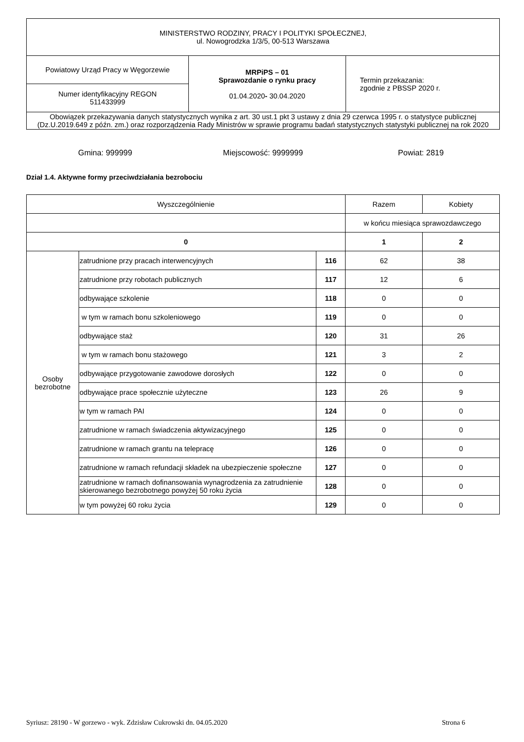| MINISTERSTWO RODZINY, PRACY I POLITYKI SPOŁECZNEJ, ul. Nowogrodzka 1/3/5, 00-513 Warszawa | | |
| Powiatowy Urząd Pracy w Węgorzewie | MRPiPS – 01 Sprawozdanie o rynku pracy 01.04.2020 - 30.04.2020 | Termin przekazania: zgodnie z PBSSP 2020 r. |
| Numer identyfikacyjny REGON 511433999 | | |
| Obowiązek przekazywania danych statystycznych wynika z art. 30 ust.1 pkt 3 ustawy z dnia 29 czerwca 1995 r. o statystyce publicznej (Dz.U.2019.649 z późn. zm.) oraz rozporządzenia Rady Ministrów w sprawie programu badań statystycznych statystyki publicznej na rok 2020 | | |
Gmina: 999999 Miejscowość: 9999999 Powiat: 2819
Dział 1.4. Aktywne formy przeciwdziałania bezrobociu
| Wyszczególnienie | | | Razem | Kobiety |
| | | | w końcu miesiąca sprawozdawczego | |
| 0 | | | 1 | 2 |
| Osoby bezrobotne | zatrudnione przy pracach interwencyjnych | 116 | 62 | 38 |
| | zatrudnione przy robotach publicznych | 117 | 12 | 6 |
| | odbywające szkolenie | 118 | 0 | 0 |
| | w tym w ramach bonu szkoleniowego | 119 | 0 | 0 |
| | odbywające staż | 120 | 31 | 26 |
| | w tym w ramach bonu stażowego | 121 | 3 | 2 |
| | odbywające przygotowanie zawodowe dorosłych | 122 | 0 | 0 |
| | odbywające prace społecznie użyteczne | 123 | 26 | 9 |
| | w tym w ramach PAI | 124 | 0 | 0 |
| | zatrudnione w ramach świadczenia aktywizacyjnego | 125 | 0 | 0 |
| | zatrudnione w ramach grantu na telepracę | 126 | 0 | 0 |
| | zatrudnione w ramach refundacji składek na ubezpieczenie społeczne | 127 | 0 | 0 |
| | zatrudnione w ramach dofinansowania wynagrodzenia za zatrudnienie skierowanego bezrobotnego powyżej 50 roku życia | 128 | 0 | 0 |
| | w tym powyżej 60 roku życia | 129 | 0 | 0 |
Syriusz: 28190 - W gorzewo - wyk. Zdzisław Cukrowski dn. 04.05.2020 Strona 6